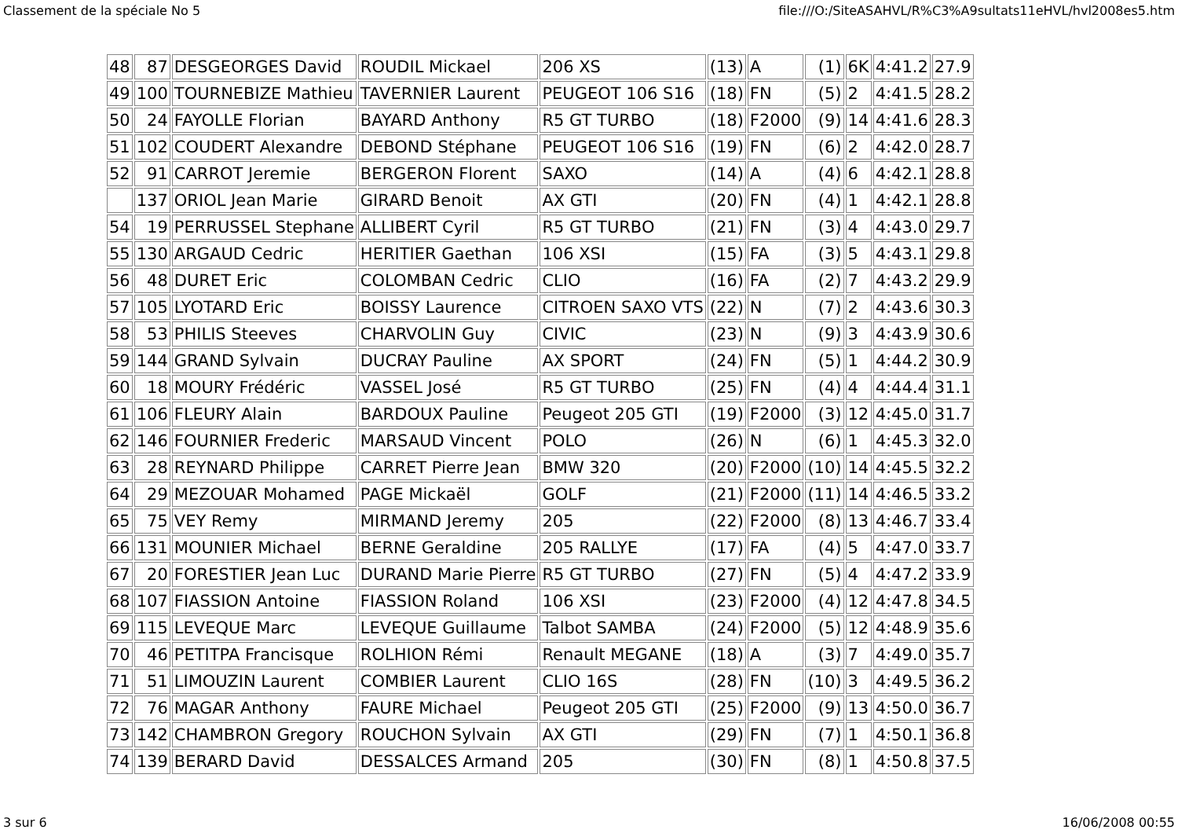Classement de la spéciale No 5 file:///O:/SiteASAHVL/R%C3%A9sultats11eHVL/hvl2008es5.htm
| 48 | 87 | DESGEORGES David | ROUDIL Mickael | 206 XS | (13) | A | (1) | 6K | 4:41.2 | 27.9 |
| 49 | 100 | TOURNEBIZE Mathieu | TAVERNIER Laurent | PEUGEOT 106 S16 | (18) | FN | (5) | 2 | 4:41.5 | 28.2 |
| 50 | 24 | FAYOLLE Florian | BAYARD Anthony | R5 GT TURBO | (18) | F2000 | (9) | 14 | 4:41.6 | 28.3 |
| 51 | 102 | COUDERT Alexandre | DEBOND Stéphane | PEUGEOT 106 S16 | (19) | FN | (6) | 2 | 4:42.0 | 28.7 |
| 52 | 91 | CARROT Jeremie | BERGERON Florent | SAXO | (14) | A | (4) | 6 | 4:42.1 | 28.8 |
| | 137 | ORIOL Jean Marie | GIRARD Benoit | AX GTI | (20) | FN | (4) | 1 | 4:42.1 | 28.8 |
| 54 | 19 | PERRUSSEL Stephane | ALLIBERT Cyril | R5 GT TURBO | (21) | FN | (3) | 4 | 4:43.0 | 29.7 |
| 55 | 130 | ARGAUD Cedric | HERITIER Gaethan | 106 XSI | (15) | FA | (3) | 5 | 4:43.1 | 29.8 |
| 56 | 48 | DURET Eric | COLOMBAN Cedric | CLIO | (16) | FA | (2) | 7 | 4:43.2 | 29.9 |
| 57 | 105 | LYOTARD Eric | BOISSY Laurence | CITROEN SAXO VTS | (22) | N | (7) | 2 | 4:43.6 | 30.3 |
| 58 | 53 | PHILIS Steeves | CHARVOLIN Guy | CIVIC | (23) | N | (9) | 3 | 4:43.9 | 30.6 |
| 59 | 144 | GRAND Sylvain | DUCRAY Pauline | AX SPORT | (24) | FN | (5) | 1 | 4:44.2 | 30.9 |
| 60 | 18 | MOURY Frédéric | VASSEL José | R5 GT TURBO | (25) | FN | (4) | 4 | 4:44.4 | 31.1 |
| 61 | 106 | FLEURY Alain | BARDOUX Pauline | Peugeot 205 GTI | (19) | F2000 | (3) | 12 | 4:45.0 | 31.7 |
| 62 | 146 | FOURNIER Frederic | MARSAUD Vincent | POLO | (26) | N | (6) | 1 | 4:45.3 | 32.0 |
| 63 | 28 | REYNARD Philippe | CARRET Pierre Jean | BMW 320 | (20) | F2000 | (10) | 14 | 4:45.5 | 32.2 |
| 64 | 29 | MEZOUAR Mohamed | PAGE Mickaël | GOLF | (21) | F2000 | (11) | 14 | 4:46.5 | 33.2 |
| 65 | 75 | VEY Remy | MIRMAND Jeremy | 205 | (22) | F2000 | (8) | 13 | 4:46.7 | 33.4 |
| 66 | 131 | MOUNIER Michael | BERNE Geraldine | 205 RALLYE | (17) | FA | (4) | 5 | 4:47.0 | 33.7 |
| 67 | 20 | FORESTIER Jean Luc | DURAND Marie Pierre | R5 GT TURBO | (27) | FN | (5) | 4 | 4:47.2 | 33.9 |
| 68 | 107 | FIASSION Antoine | FIASSION Roland | 106 XSI | (23) | F2000 | (4) | 12 | 4:47.8 | 34.5 |
| 69 | 115 | LEVEQUE Marc | LEVEQUE Guillaume | Talbot SAMBA | (24) | F2000 | (5) | 12 | 4:48.9 | 35.6 |
| 70 | 46 | PETITPA Francisque | ROLHION Rémi | Renault MEGANE | (18) | A | (3) | 7 | 4:49.0 | 35.7 |
| 71 | 51 | LIMOUZIN Laurent | COMBIER Laurent | CLIO 16S | (28) | FN | (10) | 3 | 4:49.5 | 36.2 |
| 72 | 76 | MAGAR Anthony | FAURE Michael | Peugeot 205 GTI | (25) | F2000 | (9) | 13 | 4:50.0 | 36.7 |
| 73 | 142 | CHAMBRON Gregory | ROUCHON Sylvain | AX GTI | (29) | FN | (7) | 1 | 4:50.1 | 36.8 |
| 74 | 139 | BERARD David | DESSALCES Armand | 205 | (30) | FN | (8) | 1 | 4:50.8 | 37.5 |
3 sur 6 16/06/2008 00:55